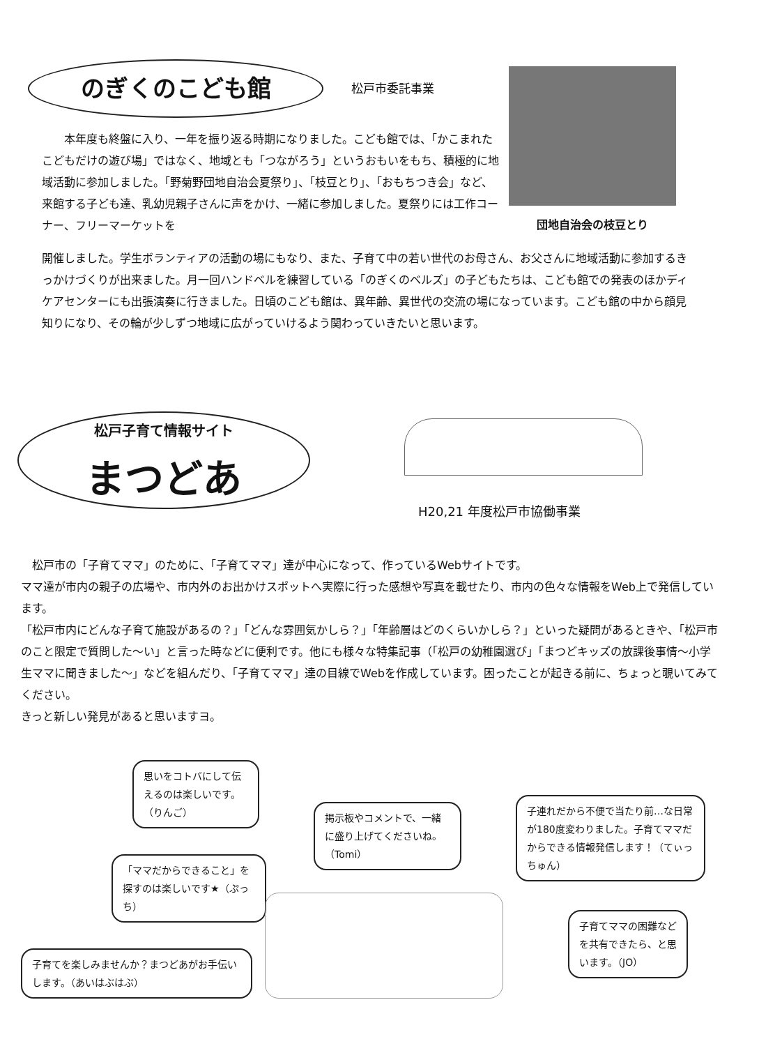のぎくのこども館
松戸市委託事業
本年度も終盤に入り、一年を振り返る時期になりました。こども館では、「かこまれたこどもだけの遊び場」ではなく、地域とも「つながろう」というおもいをもち、積極的に地域活動に参加しました。「野菊野団地自治会夏祭り」、「枝豆とり」、「おもちつき会」など、来館する子ども達、乳幼児親子さんに声をかけ、一緒に参加しました。夏祭りには工作コーナー、フリーマーケットを
団地自治会の枝豆とり
開催しました。学生ボランティアの活動の場にもなり、また、子育て中の若い世代のお母さん、お父さんに地域活動に参加するきっかけづくりが出来ました。月一回ハンドベルを練習している「のぎくのベルズ」の子どもたちは、こども館での発表のほかディケアセンターにも出張演奏に行きました。日頃のこども館は、異年齢、異世代の交流の場になっています。こども館の中から顔見知りになり、その輪が少しずつ地域に広がっていけるよう関わっていきたいと思います。
松戸子育て情報サイト
まつどあ
H20,21 年度松戸市協働事業
　松戸市の「子育てママ」のために、「子育てママ」達が中心になって、作っているWebサイトです。
ママ達が市内の親子の広場や、市内外のお出かけスポットへ実際に行った感想や写真を載せたり、市内の色々な情報をWeb上で発信しています。
「松戸市内にどんな子育て施設があるの？」「どんな雰囲気かしら？」「年齢層はどのくらいかしら？」といった疑問があるときや、「松戸市のこと限定で質問した～い」と言った時などに便利です。他にも様々な特集記事（「松戸の幼稚園選び」「まつどキッズの放課後事情～小学生ママに聞きました～」などを組んだり、「子育てママ」達の目線でWebを作成しています。困ったことが起きる前に、ちょっと覗いてみてください。
きっと新しい発見があると思いますヨ。
思いをコトバにして伝えるのは楽しいです。（りんご）
掲示板やコメントで、一緒に盛り上げてくださいね。（Tomi）
子連れだから不便で当たり前…な日常が180度変わりました。子育てママだからできる情報発信します！（てぃっちゅん）
「ママだからできること」を探すのは楽しいです★（ぷっち）
子育てママの困難などを共有できたら、と思います。（JO）
子育てを楽しみませんか？まつどあがお手伝いします。（あいはぶはぶ）